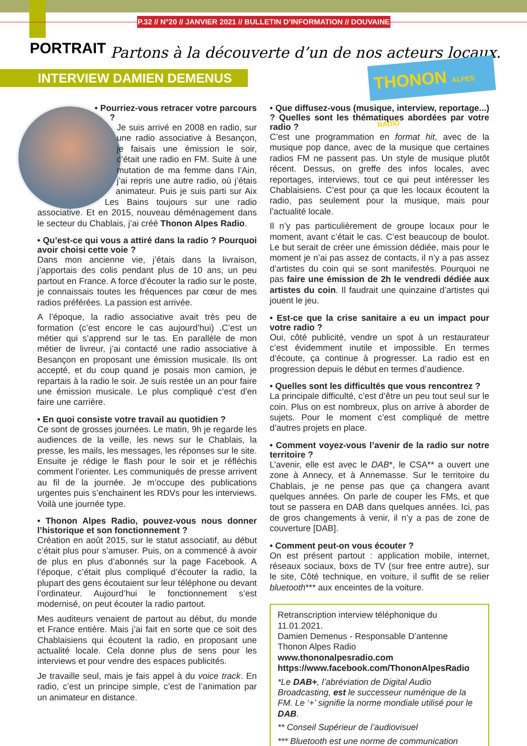P.32 // N°20 // JANVIER 2021 // BULLETIN D’INFORMATION // DOUVAINE
PORTRAIT
Partons à la découverte d’un de nos acteurs locaux.
INTERVIEW DAMIEN DEMENUS
THONON ALPES RADIO
• Pourriez-vous retracer votre parcours ?
Je suis arrivé en 2008 en radio, sur une radio associative à Besançon, je faisais une émission le soir, c’était une radio en FM. Suite à une mutation de ma femme dans l’Ain, j’ai repris une autre radio, où j’étais animateur. Puis je suis parti sur Aix Les Bains toujours sur une radio associative. Et en 2015, nouveau déménagement dans le secteur du Chablais, j’ai créé Thonon Alpes Radio.
• Qu’est-ce qui vous a attiré dans la radio ? Pourquoi avoir choisi cette voie ?
Dans mon ancienne vie, j’étais dans la livraison, j’apportais des colis pendant plus de 10 ans, un peu partout en France. A force d’écouter la radio sur le poste, je connaissais toutes les fréquences par cœur de mes radios préférées. La passion est arrivée.
A l’époque, la radio associative avait très peu de formation (c’est encore le cas aujourd’hui) .C’est un métier qui s’apprend sur le tas. En parallèle de mon métier de livreur, j’ai contacté une radio associative à Besançon en proposant une émission musicale. Ils ont accepté, et du coup quand je posais mon camion, je repartais à la radio le soir. Je suis restée un an pour faire une émission musicale. Le plus compliqué c’est d’en faire une carrière.
• En quoi consiste votre travail au quotidien ?
Ce sont de grosses journées. Le matin, 9h je regarde les audiences de la veille, les news sur le Chablais, la presse, les mails, les messages, les réponses sur le site. Ensuite je rédige le flash pour le soir et je réfléchis comment l’orienter. Les communiqués de presse arrivent au fil de la journée. Je m’occupe des publications urgentes puis s’enchainent les RDVs pour les interviews. Voilà une journée type.
• Thonon Alpes Radio, pouvez-vous nous donner l’historique et son fonctionnement ?
Création en août 2015, sur le statut associatif, au début c’était plus pour s’amuser. Puis, on a commencé à avoir de plus en plus d’abonnés sur la page Facebook. A l’époque, c’était plus compliqué d’écouter la radio, la plupart des gens écoutaient sur leur téléphone ou devant l’ordinateur. Aujourd’hui le fonctionnement s’est modernisé, on peut écouter la radio partout.
Mes auditeurs venaient de partout au début, du monde et France entière. Mais j’ai fait en sorte que ce soit des Chablaisiens qui écoutent la radio, en proposant une actualité locale. Cela donne plus de sens pour les interviews et pour vendre des espaces publicités.
Je travaille seul, mais je fais appel à du voice track. En radio, c’est un principe simple, c’est de l’animation par un animateur en distance.
• Que diffusez-vous (musique, interview, reportage...) ? Quelles sont les thématiques abordées par votre radio ?
C’est une programmation en format hit, avec de la musique pop dance, avec de la musique que certaines radios FM ne passent pas. Un style de musique plutôt récent. Dessus, on greffe des infos locales, avec reportages, interviews, tout ce qui peut intéresser les Chablaisiens. C’est pour ça que les locaux écoutent la radio, pas seulement pour la musique, mais pour l’actualité locale.
Il n’y pas particulièrement de groupe locaux pour le moment, avant c’était le cas. C’est beaucoup de boulot. Le but serait de créer une émission dédiée, mais pour le moment je n’ai pas assez de contacts, il n’y a pas assez d’artistes du coin qui se sont manifestés. Pourquoi ne pas faire une émission de 2h le vendredi dédiée aux artistes du coin. Il faudrait une quinzaine d’artistes qui jouent le jeu.
• Est-ce que la crise sanitaire a eu un impact pour votre radio ?
Oui, côté publicité, vendre un spot à un restaurateur c’est évidemment inutile et impossible. En termes d’écoute, ça continue à progresser. La radio est en progression depuis le début en termes d’audience.
• Quelles sont les difficultés que vous rencontrez ?
La principale difficulté, c’est d’être un peu tout seul sur le coin. Plus on est nombreux, plus on arrive à aborder de sujets. Pour le moment c’est compliqué de mettre d’autres projets en place.
• Comment voyez-vous l’avenir de la radio sur notre territoire ?
L’avenir, elle est avec le DAB*, le CSA** a ouvert une zone à Annecy, et à Annemasse. Sur le territoire du Chablais, je ne pense pas que ça changera avant quelques années. On parle de couper les FMs, et que tout se passera en DAB dans quelques années. Ici, pas de gros changements à venir, il n’y a pas de zone de couverture [DAB].
• Comment peut-on vous écouter ?
On est présent partout : application mobile, internet, réseaux sociaux, boxs de TV (sur free entre autre), sur le site, Côté technique, en voiture, il suffit de se relier bluetooth*** aux enceintes de la voiture.
Retranscription interview téléphonique du 11.01.2021.
Damien Demenus - Responsable D’antenne
Thonon Alpes Radio
www.thononalpesradio.com
https://www.facebook.com/ThononAlpesRadio
*Le DAB+, l’abréviation de Digital Audio Broadcasting, est le successeur numérique de la FM. Le ‘+’ signifie la norme mondiale utilisé pour le DAB.
** Conseil Supérieur de l’audiovisuel
*** Bluetooth est une norme de communication